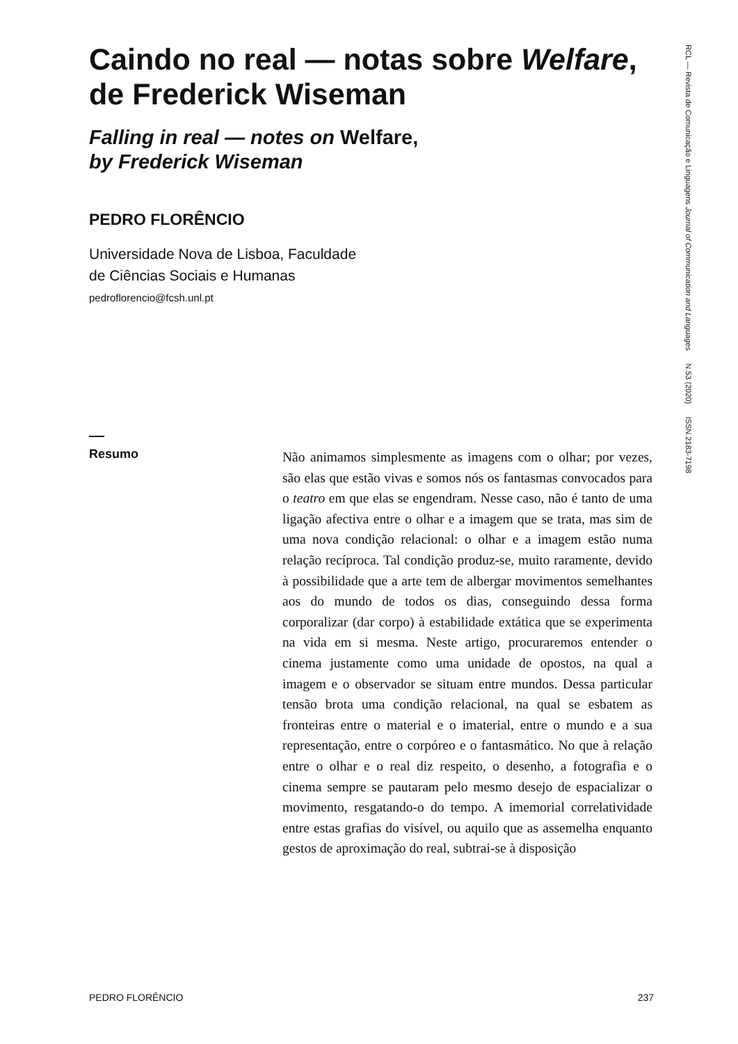Caindo no real — notas sobre Welfare, de Frederick Wiseman
Falling in real — notes on Welfare,
by Frederick Wiseman
PEDRO FLORÊNCIO
Universidade Nova de Lisboa, Faculdade
de Ciências Sociais e Humanas
pedroflorencio@fcsh.unl.pt
RCL — Revista de Comunicação e Linguagens Journal of Communication and Languages N.53 (2020) ISSN 2183-7198
Resumo
Não animamos simplesmente as imagens com o olhar; por vezes, são elas que estão vivas e somos nós os fantasmas convocados para o teatro em que elas se engendram. Nesse caso, não é tanto de uma ligação afectiva entre o olhar e a imagem que se trata, mas sim de uma nova condição relacional: o olhar e a imagem estão numa relação recíproca. Tal condição produz-se, muito raramente, devido à possibilidade que a arte tem de albergar movimentos semelhantes aos do mundo de todos os dias, conseguindo dessa forma corporalizar (dar corpo) à estabilidade extática que se experimenta na vida em si mesma. Neste artigo, procuraremos entender o cinema justamente como uma unidade de opostos, na qual a imagem e o observador se situam entre mundos. Dessa particular tensão brota uma condição relacional, na qual se esbatem as fronteiras entre o material e o imaterial, entre o mundo e a sua representação, entre o corpóreo e o fantasmático. No que à relação entre o olhar e o real diz respeito, o desenho, a fotografia e o cinema sempre se pautaram pelo mesmo desejo de espacializar o movimento, resgatando-o do tempo. A imemorial correlatividade entre estas grafias do visível, ou aquilo que as assemelha enquanto gestos de aproximação do real, subtrai-se à disposição
PEDRO FLORÊNCIO 237